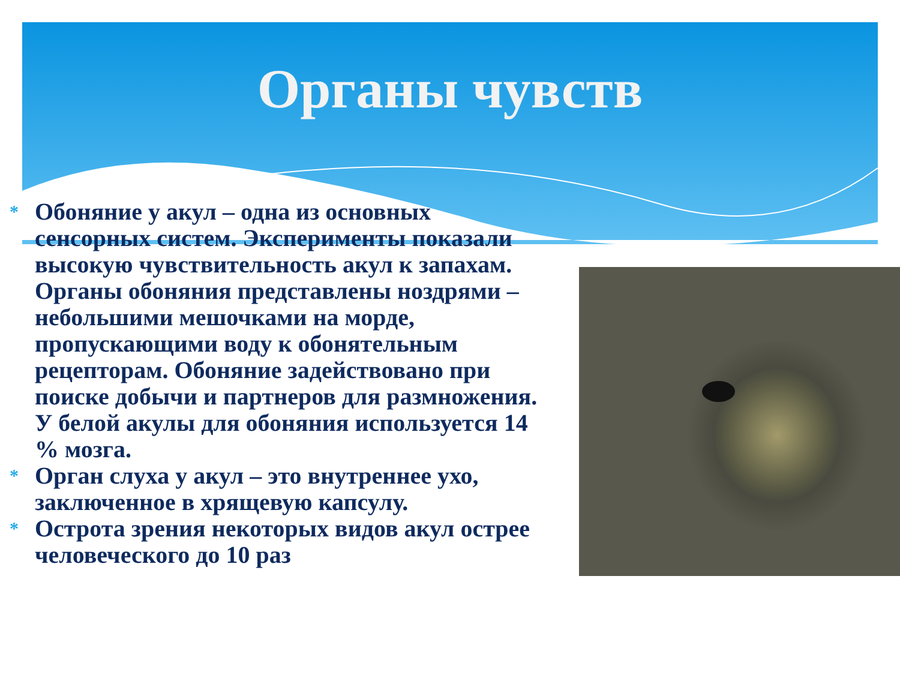Органы чувств
* Обоняние у акул – одна из основных сенсорных систем. Эксперименты показали высокую чувствительность акул к запахам. Органы обоняния представлены ноздрями – небольшими мешочками на морде, пропускающими воду к обонятельным рецепторам. Обоняние задействовано при поиске добычи и партнеров для размножения. У белой акулы для обоняния используется 14 % мозга.
* Орган слуха у акул – это внутреннее ухо, заключенное в хрящевую капсулу.
* Острота зрения некоторых видов акул острее человеческого до 10 раз